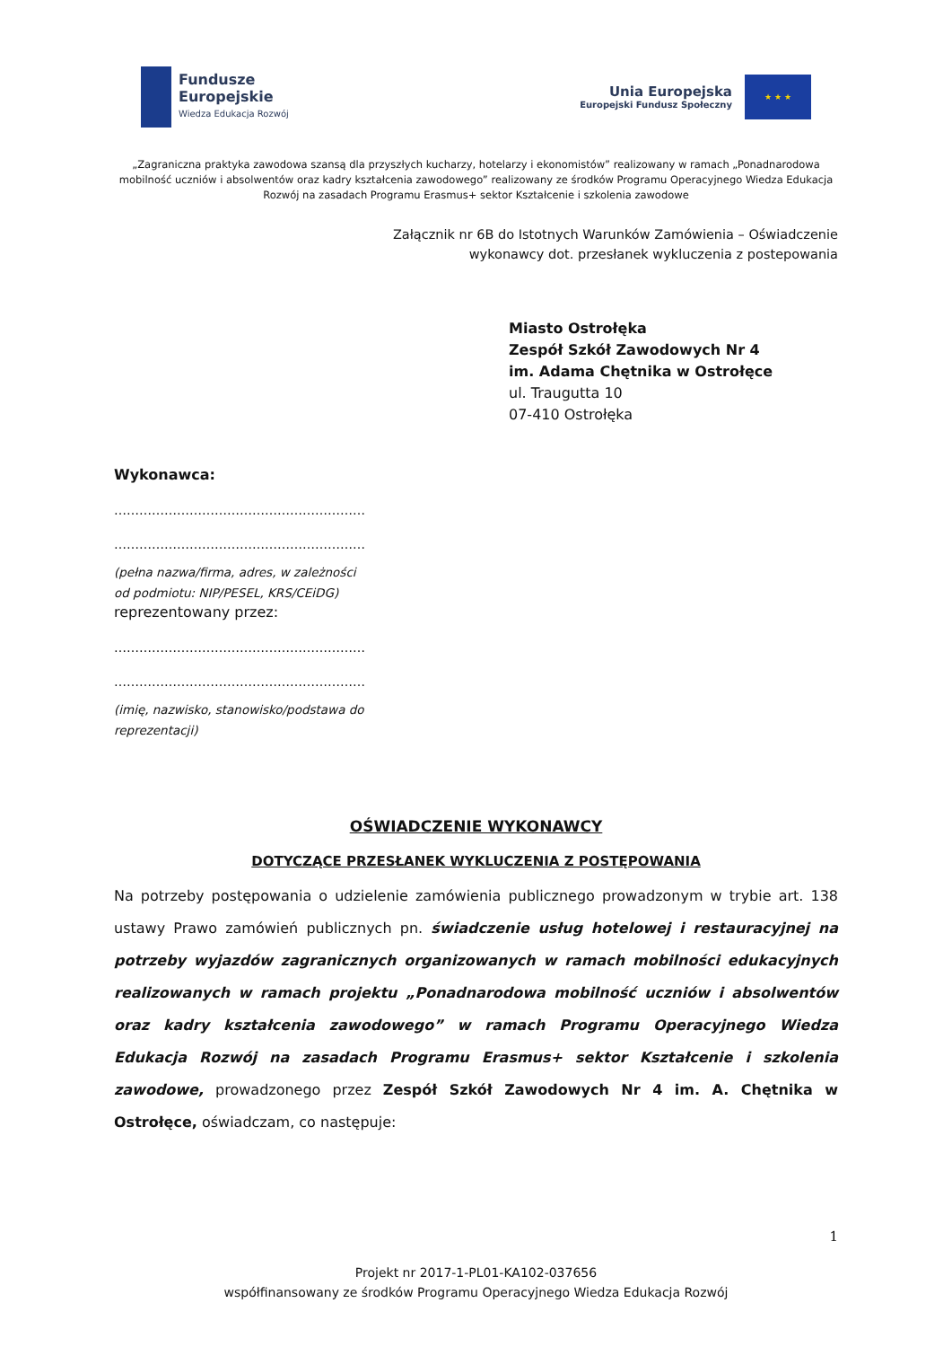Fundusze
Europejskie
Wiedza Edukacja Rozwój
Unia Europejska
Europejski Fundusz Społeczny
★ ★ ★
„Zagraniczna praktyka zawodowa szansą dla przyszłych kucharzy, hotelarzy i ekonomistów” realizowany w ramach „Ponadnarodowa mobilność uczniów i absolwentów oraz kadry kształcenia zawodowego” realizowany ze środków Programu Operacyjnego Wiedza Edukacja Rozwój na zasadach Programu Erasmus+ sektor Kształcenie i szkolenia zawodowe
Załącznik nr 6B do Istotnych Warunków Zamówienia – Oświadczenie
wykonawcy dot. przesłanek wykluczenia z postepowania
Miasto Ostrołęka
Zespół Szkół Zawodowych Nr 4
im. Adama Chętnika w Ostrołęce
ul. Traugutta 10
07-410 Ostrołęka
Wykonawca:
……………………………………………………
……………………………………………………
(pełna nazwa/firma, adres, w zależności
od podmiotu: NIP/PESEL, KRS/CEiDG)
reprezentowany przez:
……………………………………………………
……………………………………………………
(imię, nazwisko, stanowisko/podstawa do
reprezentacji)
OŚWIADCZENIE WYKONAWCY
DOTYCZĄCE PRZESŁANEK WYKLUCZENIA Z POSTĘPOWANIA
Na potrzeby postępowania o udzielenie zamówienia publicznego prowadzonym w trybie art. 138 ustawy Prawo zamówień publicznych pn. świadczenie usług hotelowej i restauracyjnej na potrzeby wyjazdów zagranicznych organizowanych w ramach mobilności edukacyjnych realizowanych w ramach projektu „Ponadnarodowa mobilność uczniów i absolwentów oraz kadry kształcenia zawodowego” w ramach Programu Operacyjnego Wiedza Edukacja Rozwój na zasadach Programu Erasmus+ sektor Kształcenie i szkolenia zawodowe, prowadzonego przez Zespół Szkół Zawodowych Nr 4 im. A. Chętnika w Ostrołęce, oświadczam, co następuje:
1
Projekt nr 2017-1-PL01-KA102-037656
współfinansowany ze środków Programu Operacyjnego Wiedza Edukacja Rozwój